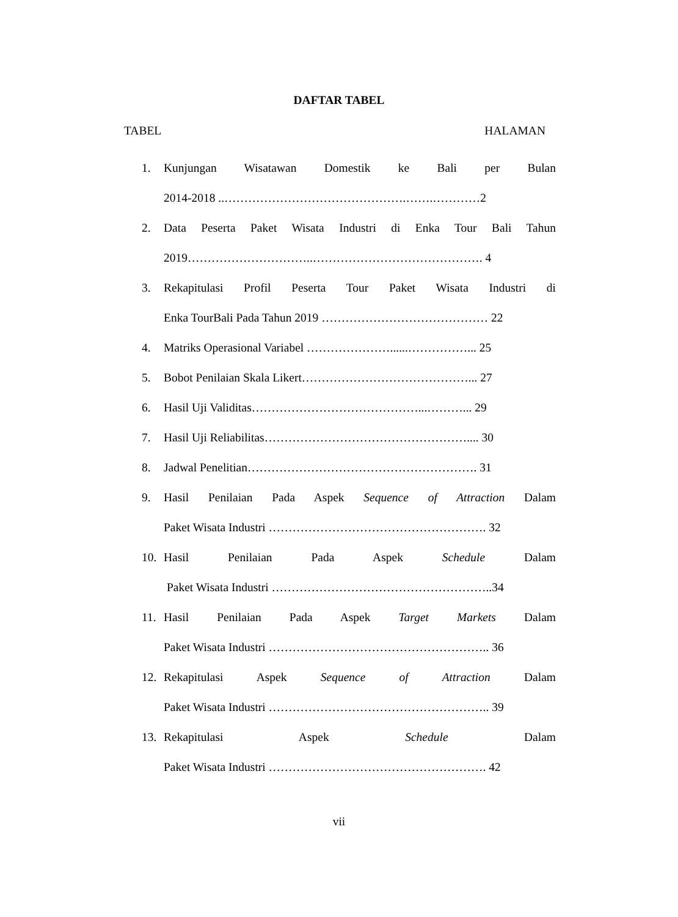DAFTAR TABEL
TABEL HALAMAN
1. Kunjungan Wisatawan Domestik ke Bali per Bulan
2014-2018 ..……………………………………….…….…………2
2. Data Peserta Paket Wisata Industri di Enka Tour Bali Tahun
2019…………………………..……………………………………. 4
3. Rekapitulasi Profil Peserta Tour Paket Wisata Industri di
Enka TourBali Pada Tahun 2019 …………………………………… 22
4. Matriks Operasional Variabel …………………......……………... 25
5. Bobot Penilaian Skala Likert……………………………………... 27
6. Hasil Uji Validitas……………………………………...………... 29
7. Hasil Uji Reliabilitas…………………………………………….... 30
8. Jadwal Penelitian…………………………………………………. 31
9. Hasil Penilaian Pada Aspek Sequence of Attraction Dalam
Paket Wisata Industri ………………………………………………. 32
10. Hasil Penilaian Pada Aspek Schedule Dalam
Paket Wisata Industri ………………………………………………..34
11. Hasil Penilaian Pada Aspek Target Markets Dalam
Paket Wisata Industri ……………………………………………….. 36
12. Rekapitulasi Aspek Sequence of Attraction Dalam
Paket Wisata Industri ……………………………………………….. 39
13. Rekapitulasi Aspek Schedule Dalam
Paket Wisata Industri ………………………………………………. 42
vii